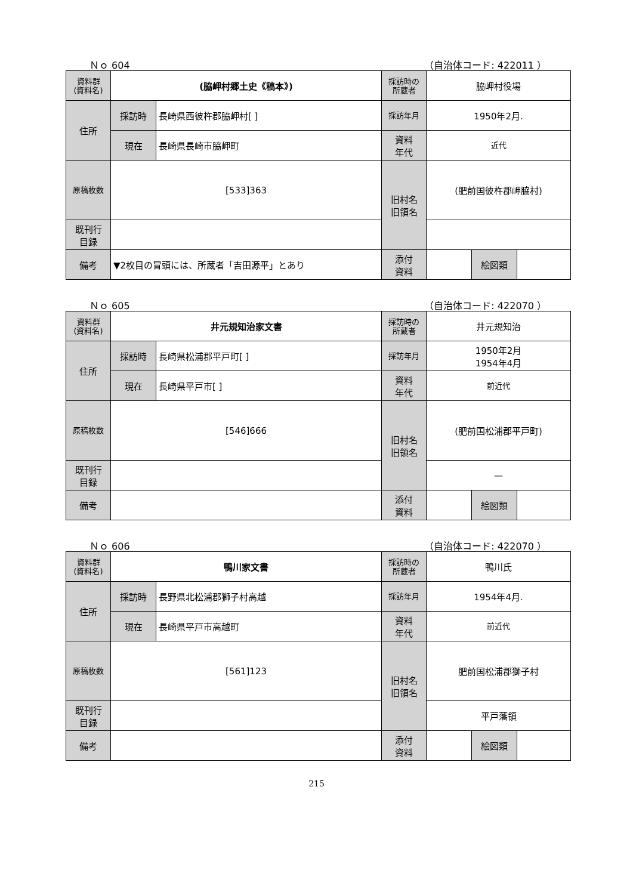Ｎｏ 604 （自治体コード: 422011 ）
| 資料群 (資料名) | (脇岬村郷土史《稿本》) | | 採訪時の 所蔵者 | 脇岬村役場 | | |
| 住所 | 採訪時 | 長崎県西彼杵郡脇岬村[ ] | 採訪年月 | 1950年2月. | | |
| | 現在 | 長崎県長崎市脇岬町 | 資料 年代 | 近代 | | |
| 原稿枚数 | [533]363 | | 旧村名 旧領名 | (肥前国彼杵郡岬脇村) | | |
| 既刊行 目録 | | | | | | |
| 備考 | ▼2枚目の冒頭には、所蔵者「吉田源平」とあり | | | | | |
| | | | 添付 資料 | | 絵図類 | |
Ｎｏ 605 （自治体コード: 422070 ）
| 資料群 (資料名) | 井元規知治家文書 | | 採訪時の 所蔵者 | 井元規知治 | | |
| 住所 | 採訪時 | 長崎県松浦郡平戸町[ ] | 採訪年月 | 1950年2月 1954年4月 | | |
| | 現在 | 長崎県平戸市[ ] | 資料 年代 | 前近代 | | |
| 原稿枚数 | [546]666 | | 旧村名 旧領名 | (肥前国松浦郡平戸町) | | |
| 既刊行 目録 | | | | — | | |
| 備考 | | | | | | |
| | | | 添付 資料 | | 絵図類 | |
Ｎｏ 606 （自治体コード: 422070 ）
| 資料群 (資料名) | 鴨川家文書 | | 採訪時の 所蔵者 | 鴨川氏 | | |
| 住所 | 採訪時 | 長野県北松浦郡獅子村高越 | 採訪年月 | 1954年4月. | | |
| | 現在 | 長崎県平戸市高越町 | 資料 年代 | 前近代 | | |
| 原稿枚数 | [561]123 | | 旧村名 旧領名 | 肥前国松浦郡獅子村 | | |
| 既刊行 目録 | | | | 平戸藩領 | | |
| 備考 | | | | | | |
| | | | 添付 資料 | | 絵図類 | |
215